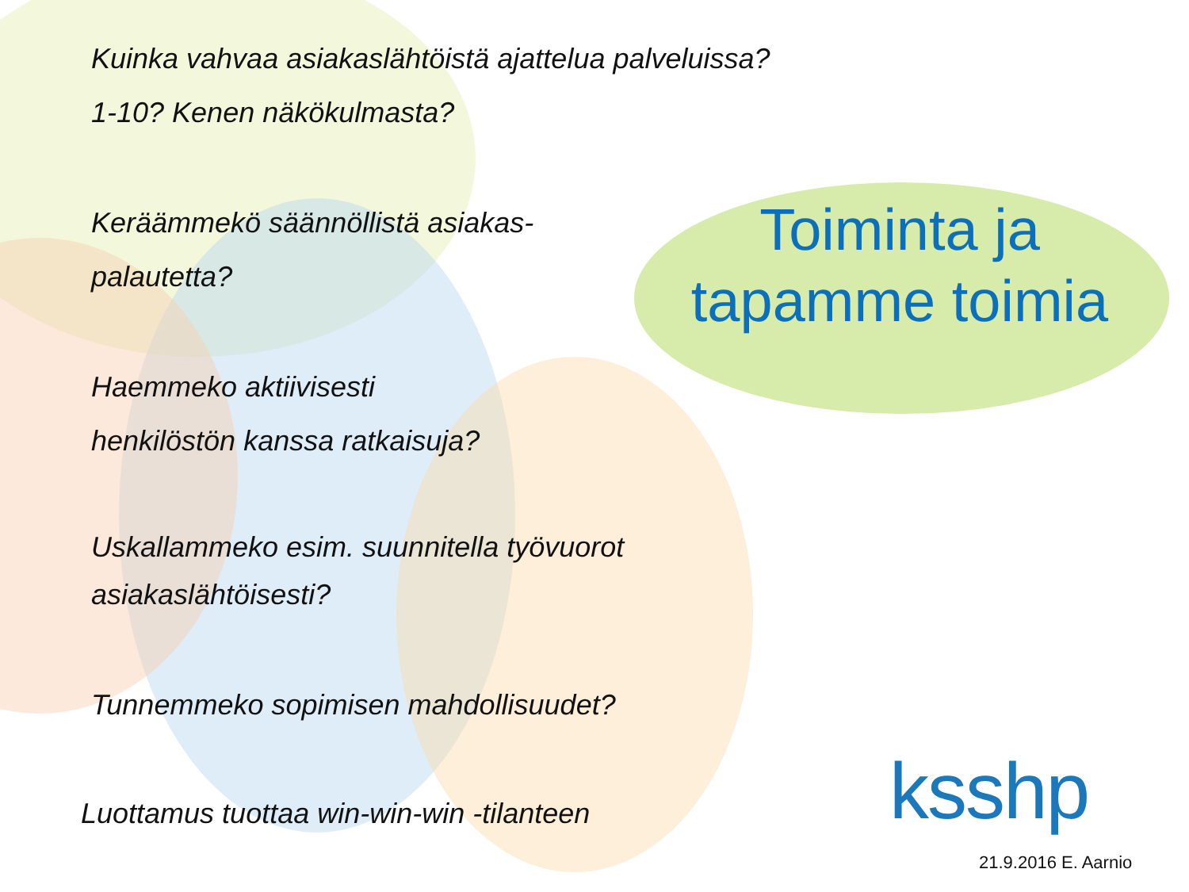Kuinka vahvaa asiakaslähtöistä ajattelua palveluissa?
1-10? Kenen näkökulmasta?
Keräämmekö säännöllistä asiakas-
palautetta?
Haemmeko aktiivisesti
henkilöstön kanssa ratkaisuja?
Uskallammeko esim. suunnitella työvuorot
asiakaslähtöisesti?
Tunnemmeko sopimisen mahdollisuudet?
Luottamus tuottaa win-win-win -tilanteen
Toiminta ja tapamme toimia
ksshp
21.9.2016 E. Aarnio